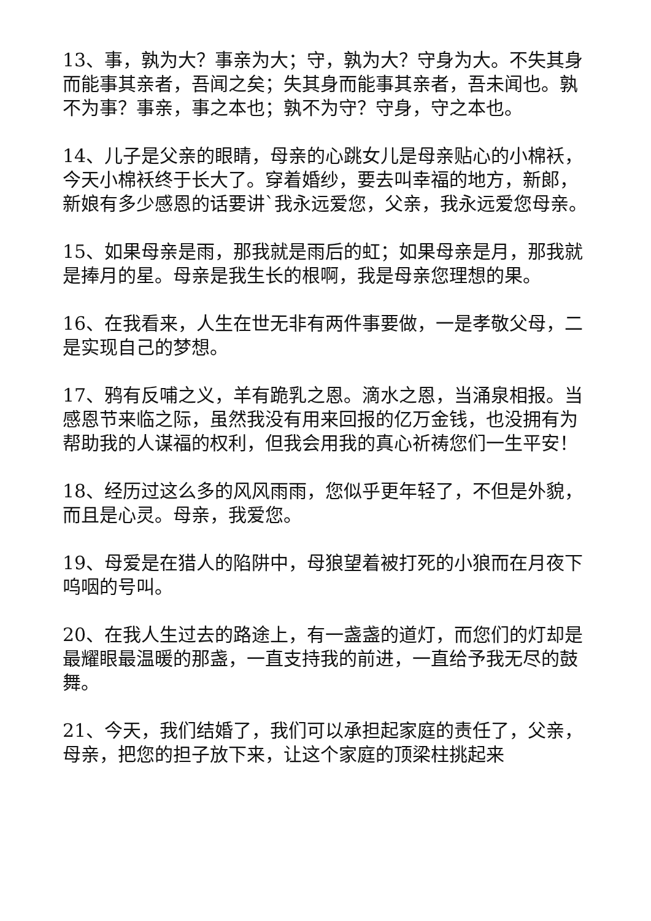13、事，孰为大？事亲为大；守，孰为大？守身为大。不失其身而能事其亲者，吾闻之矣；失其身而能事其亲者，吾未闻也。孰不为事？事亲，事之本也；孰不为守？守身，守之本也。
14、儿子是父亲的眼睛，母亲的心跳女儿是母亲贴心的小棉袄，今天小棉袄终于长大了。穿着婚纱，要去叫幸福的地方，新郎，新娘有多少感恩的话要讲`我永远爱您，父亲，我永远爱您母亲。
15、如果母亲是雨，那我就是雨后的虹；如果母亲是月，那我就是捧月的星。母亲是我生长的根啊，我是母亲您理想的果。
16、在我看来，人生在世无非有两件事要做，一是孝敬父母，二是实现自己的梦想。
17、鸦有反哺之义，羊有跪乳之恩。滴水之恩，当涌泉相报。当感恩节来临之际，虽然我没有用来回报的亿万金钱，也没拥有为帮助我的人谋福的权利，但我会用我的真心祈祷您们一生平安！
18、经历过这么多的风风雨雨，您似乎更年轻了，不但是外貌，而且是心灵。母亲，我爱您。
19、母爱是在猎人的陷阱中，母狼望着被打死的小狼而在月夜下呜咽的号叫。
20、在我人生过去的路途上，有一盏盏的道灯，而您们的灯却是最耀眼最温暖的那盏，一直支持我的前进，一直给予我无尽的鼓舞。
21、今天，我们结婚了，我们可以承担起家庭的责任了，父亲，母亲，把您的担子放下来，让这个家庭的顶梁柱挑起来